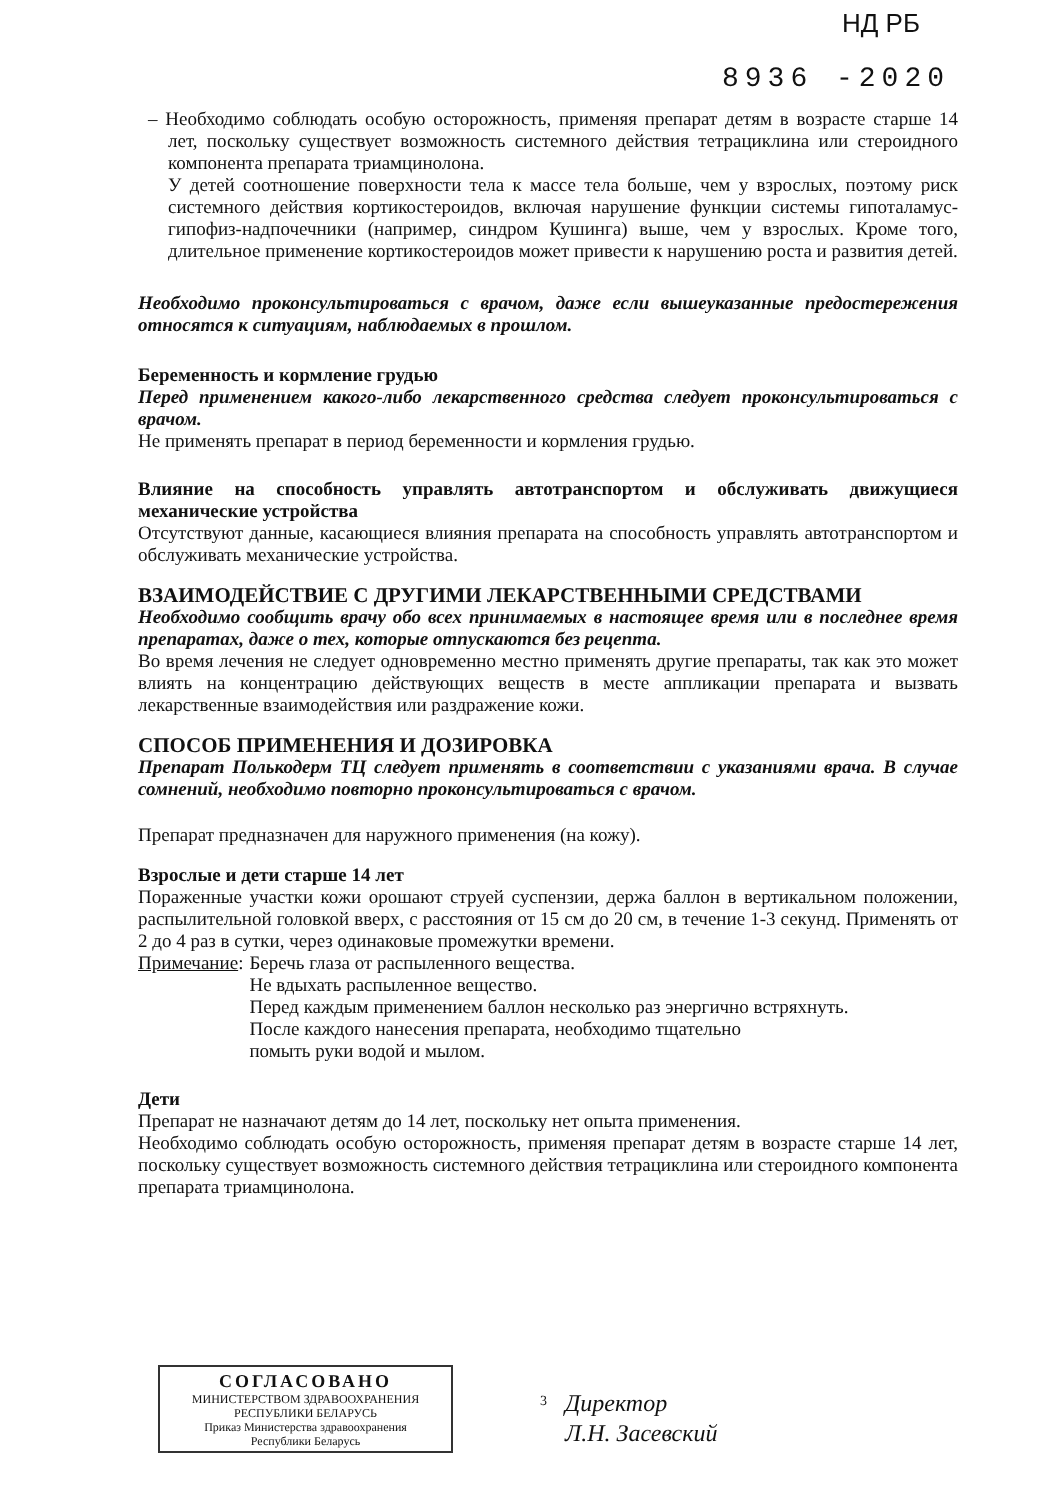НД РБ
8936 -2020
– Необходимо соблюдать особую осторожность, применяя препарат детям в возрасте старше 14 лет, поскольку существует возможность системного действия тетрациклина или стероидного компонента препарата триамцинолона.
У детей соотношение поверхности тела к массе тела больше, чем у взрослых, поэтому риск системного действия кортикостероидов, включая нарушение функции системы гипоталамус-гипофиз-надпочечники (например, синдром Кушинга) выше, чем у взрослых. Кроме того, длительное применение кортикостероидов может привести к нарушению роста и развития детей.
Необходимо проконсультироваться с врачом, даже если вышеуказанные предостережения относятся к ситуациям, наблюдаемых в прошлом.
Беременность и кормление грудью
Перед применением какого-либо лекарственного средства следует проконсультироваться с врачом.
Не применять препарат в период беременности и кормления грудью.
Влияние на способность управлять автотранспортом и обслуживать движущиеся механические устройства
Отсутствуют данные, касающиеся влияния препарата на способность управлять автотранспортом и обслуживать механические устройства.
ВЗАИМОДЕЙСТВИЕ С ДРУГИМИ ЛЕКАРСТВЕННЫМИ СРЕДСТВАМИ
Необходимо сообщить врачу обо всех принимаемых в настоящее время или в последнее время препаратах, даже о тех, которые отпускаются без рецепта.
Во время лечения не следует одновременно местно применять другие препараты, так как это может влиять на концентрацию действующих веществ в месте аппликации препарата и вызвать лекарственные взаимодействия или раздражение кожи.
СПОСОБ ПРИМЕНЕНИЯ И ДОЗИРОВКА
Препарат Полькодерм ТЦ следует применять в соответствии с указаниями врача. В случае сомнений, необходимо повторно проконсультироваться с врачом.
Препарат предназначен для наружного применения (на кожу).
Взрослые и дети старше 14 лет
Пораженные участки кожи орошают струей суспензии, держа баллон в вертикальном положении, распылительной головкой вверх, с расстояния от 15 см до 20 см, в течение 1-3 секунд. Применять от 2 до 4 раз в сутки, через одинаковые промежутки времени.
Примечание:
Беречь глаза от распыленного вещества.
Не вдыхать распыленное вещество.
Перед каждым применением баллон несколько раз энергично встряхнуть.
После каждого нанесения препарата, необходимо тщательно
помыть руки водой и мылом.
Дети
Препарат не назначают детям до 14 лет, поскольку нет опыта применения.
Необходимо соблюдать особую осторожность, применяя препарат детям в возрасте старше 14 лет, поскольку существует возможность системного действия тетрациклина или стероидного компонента препарата триамцинолона.
СОГЛАСОВАНО
МИНИСТЕРСТВОМ ЗДРАВООХРАНЕНИЯ
РЕСПУБЛИКИ БЕЛАРУСЬ
Приказ Министерства здравоохранения
Республики Беларусь
3
Директор
Л.Н. Засевский